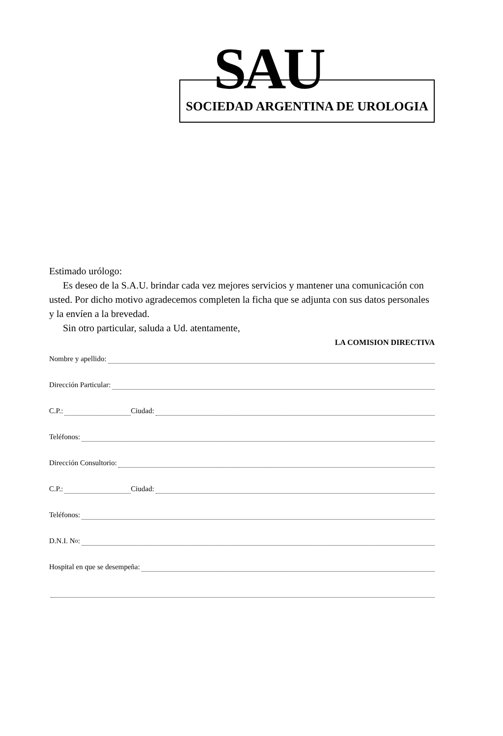SAU
SOCIEDAD ARGENTINA DE UROLOGIA
Estimado urólogo:
Es deseo de la S.A.U. brindar cada vez mejores servicios y mantener una comunicación con usted. Por dicho motivo agradecemos completen la ficha que se adjunta con sus datos personales y la envíen a la brevedad.
Sin otro particular, saluda a Ud. atentamente,
LA COMISION DIRECTIVA
Nombre y apellido:
Dirección Particular:
C.P.: Ciudad:
Teléfonos:
Dirección Consultorio:
C.P.: Ciudad:
Teléfonos:
D.N.I. N<sup>o</sup>:
Hospital en que se desempeña: